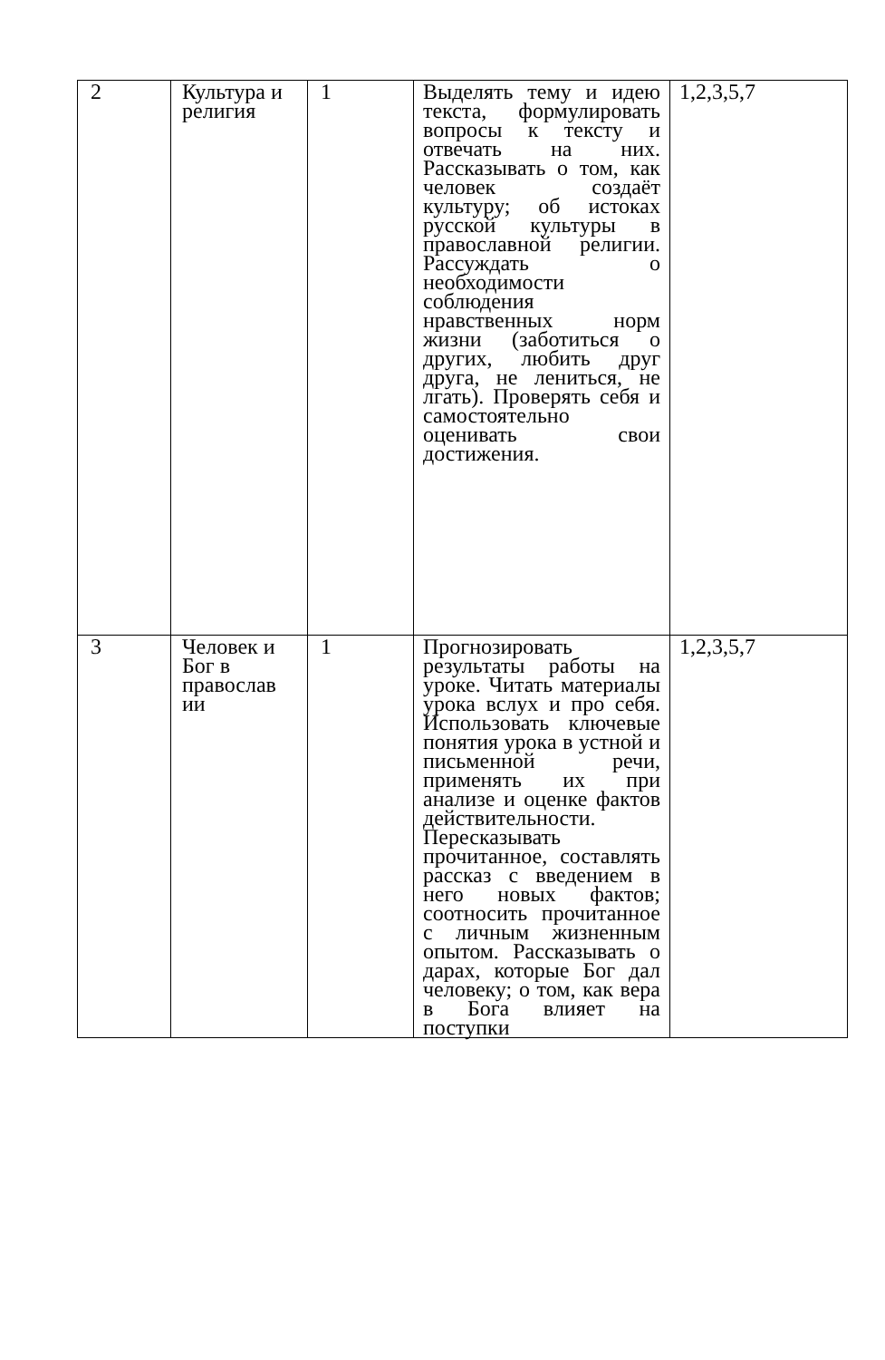| 2 | Культура и религия | 1 | Выделять тему и идею текста, формулировать вопросы к тексту и отвечать на них. Рассказывать о том, как человек создаёт культуру; об истоках русской культуры в православной религии. Рассуждать о необходимости соблюдения нравственных норм жизни (заботиться о других, любить друг друга, не лениться, не лгать). Проверять себя и самостоятельно оценивать свои достижения. | 1,2,3,5,7 |
| 3 | Человек и Бог в православ ии | 1 | Прогнозировать результаты работы на уроке. Читать материалы урока вслух и про себя. Использовать ключевые понятия урока в устной и письменной речи, применять их при анализе и оценке фактов действительности. Пересказывать прочитанное, составлять рассказ с введением в него новых фактов; соотносить прочитанное с личным жизненным опытом. Рассказывать о дарах, которые Бог дал человеку; о том, как вера в Бога влияет на поступки | 1,2,3,5,7 |